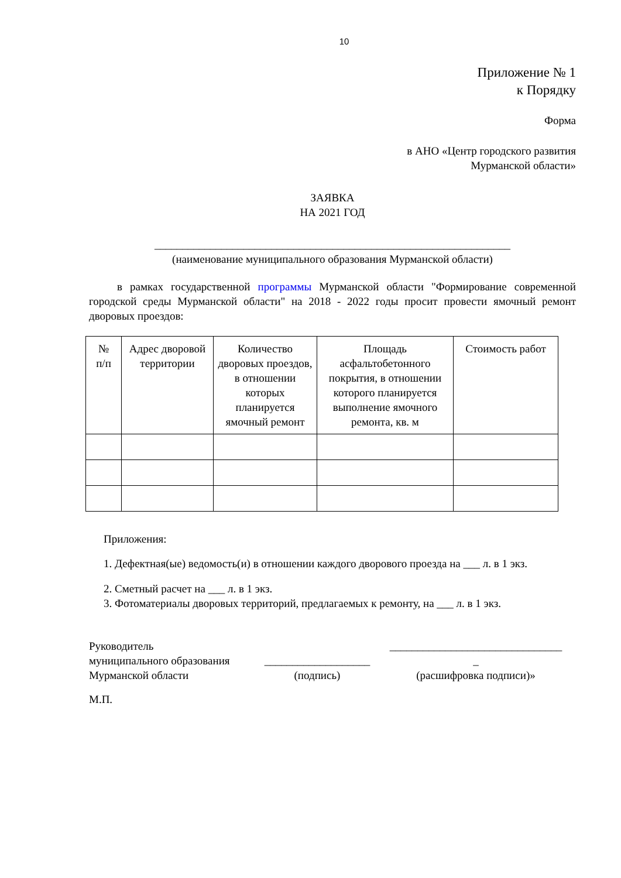10
Приложение № 1
к Порядку
Форма
в АНО «Центр городского развития
Мурманской области»
ЗАЯВКА
НА 2021 ГОД
________________________________________________________________
(наименование муниципального образования Мурманской области)
в рамках государственной программы Мурманской области "Формирование современной городской среды Мурманской области" на 2018 - 2022 годы просит провести ямочный ремонт дворовых проездов:
| № п/п | Адрес дворовой территории | Количество дворовых проездов, в отношении которых планируется ямочный ремонт | Площадь асфальтобетонного покрытия, в отношении которого планируется выполнение ямочного ремонта, кв. м | Стоимость работ |
| --- | --- | --- | --- | --- |
Приложения:
1. Дефектная(ые) ведомость(и) в отношении каждого дворового проезда на ___ л. в 1 экз.
2. Сметный расчет на ___ л. в 1 экз.
3. Фотоматериалы дворовых территорий, предлагаемых к ремонту, на ___ л. в 1 экз.
Руководитель
муниципального образования
Мурманской области
___________________
(подпись)
_______________________________
_
(расшифровка подписи)»
М.П.